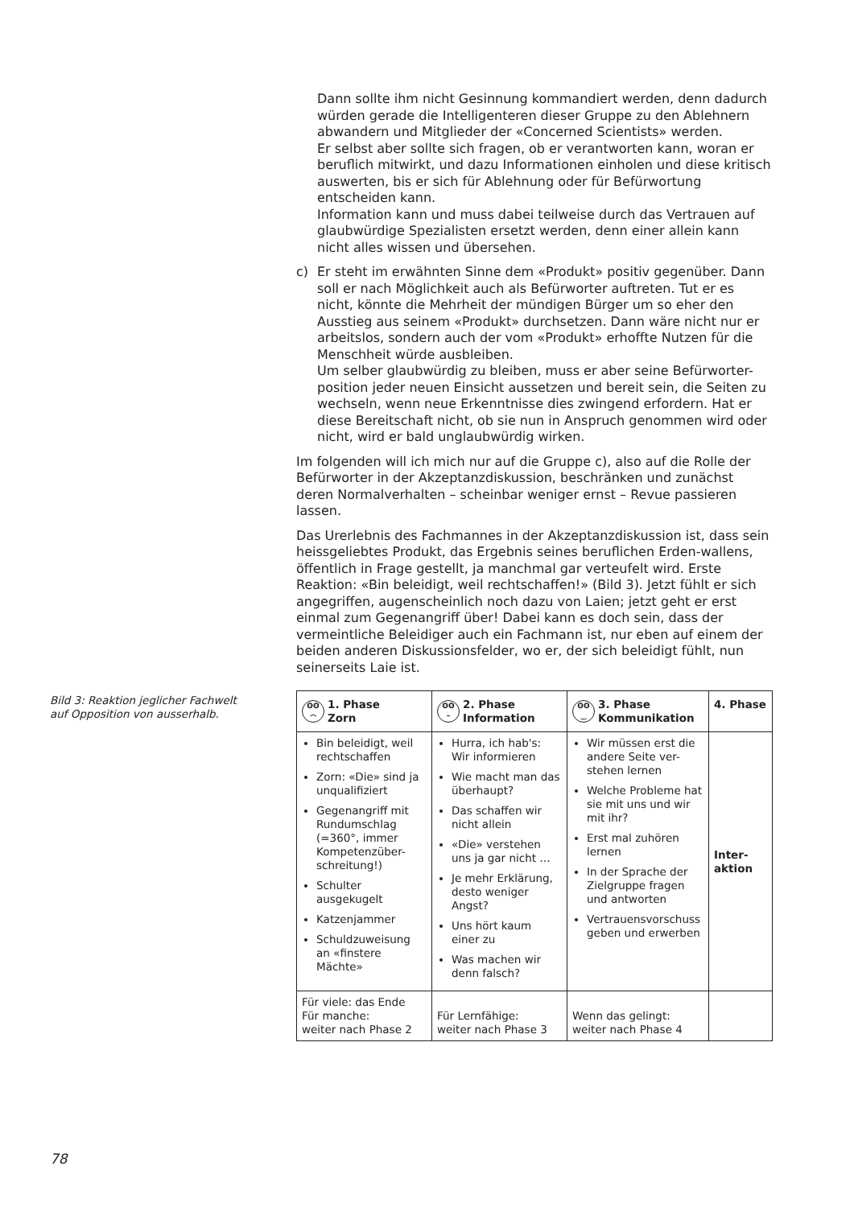Dann sollte ihm nicht Gesinnung kommandiert werden, denn dadurch würden gerade die Intelligenteren dieser Gruppe zu den Ablehnern abwandern und Mitglieder der «Concerned Scientists» werden.
Er selbst aber sollte sich fragen, ob er verantworten kann, woran er beruflich mitwirkt, und dazu Informationen einholen und diese kritisch auswerten, bis er sich für Ablehnung oder für Befürwortung entscheiden kann.
Information kann und muss dabei teilweise durch das Vertrauen auf glaubwürdige Spezialisten ersetzt werden, denn einer allein kann nicht alles wissen und übersehen.
c) Er steht im erwähnten Sinne dem «Produkt» positiv gegenüber. Dann soll er nach Möglichkeit auch als Befürworter auftreten. Tut er es nicht, könnte die Mehrheit der mündigen Bürger um so eher den Ausstieg aus seinem «Produkt» durchsetzen. Dann wäre nicht nur er arbeitslos, sondern auch der vom «Produkt» erhoffte Nutzen für die Menschheit würde ausbleiben.
Um selber glaubwürdig zu bleiben, muss er aber seine Befürworter-position jeder neuen Einsicht aussetzen und bereit sein, die Seiten zu wechseln, wenn neue Erkenntnisse dies zwingend erfordern. Hat er diese Bereitschaft nicht, ob sie nun in Anspruch genommen wird oder nicht, wird er bald unglaubwürdig wirken.
Im folgenden will ich mich nur auf die Gruppe c), also auf die Rolle der Befürworter in der Akzeptanzdiskussion, beschränken und zunächst deren Normalverhalten – scheinbar weniger ernst – Revue passieren lassen.
Das Urerlebnis des Fachmannes in der Akzeptanzdiskussion ist, dass sein heissgeliebtes Produkt, das Ergebnis seines beruflichen Erden-wallens, öffentlich in Frage gestellt, ja manchmal gar verteufelt wird. Erste Reaktion: «Bin beleidigt, weil rechtschaffen!» (Bild 3). Jetzt fühlt er sich angegriffen, augenscheinlich noch dazu von Laien; jetzt geht er erst einmal zum Gegenangriff über! Dabei kann es doch sein, dass der vermeintliche Beleidiger auch ein Fachmann ist, nur eben auf einem der beiden anderen Diskussionsfelder, wo er, der sich beleidigt fühlt, nun seinerseits Laie ist.
| ʘʘ ⌢ 1. Phase Zorn | ʘʘ – 2. Phase Information | ʘʘ ‿ 3. Phase Kommunikation | 4. Phase |
| --- | --- | --- | --- |
| Bin beleidigt, weil rechtschaffen Zorn: «Die» sind ja unqualifiziert Gegenangriff mit Rundumschlag (=360°, immer Kompetenzüber-schreitung!) Schulter ausgekugelt Katzenjammer Schuldzuweisung an «finstere Mächte» | Hurra, ich hab's: Wir informieren Wie macht man das überhaupt? Das schaffen wir nicht allein «Die» verstehen uns ja gar nicht … Je mehr Erklärung, desto weniger Angst? Uns hört kaum einer zu Was machen wir denn falsch? | Wir müssen erst die andere Seite ver-stehen lernen Welche Probleme hat sie mit uns und wir mit ihr? Erst mal zuhören lernen In der Sprache der Zielgruppe fragen und antworten Vertrauensvorschuss geben und erwerben | Inter- aktion |
| Für viele: das Ende Für manche: weiter nach Phase 2 | Für Lernfähige: weiter nach Phase 3 | Wenn das gelingt: weiter nach Phase 4 | |
Bild 3: Reaktion jeglicher Fachwelt auf Opposition von ausserhalb.
78